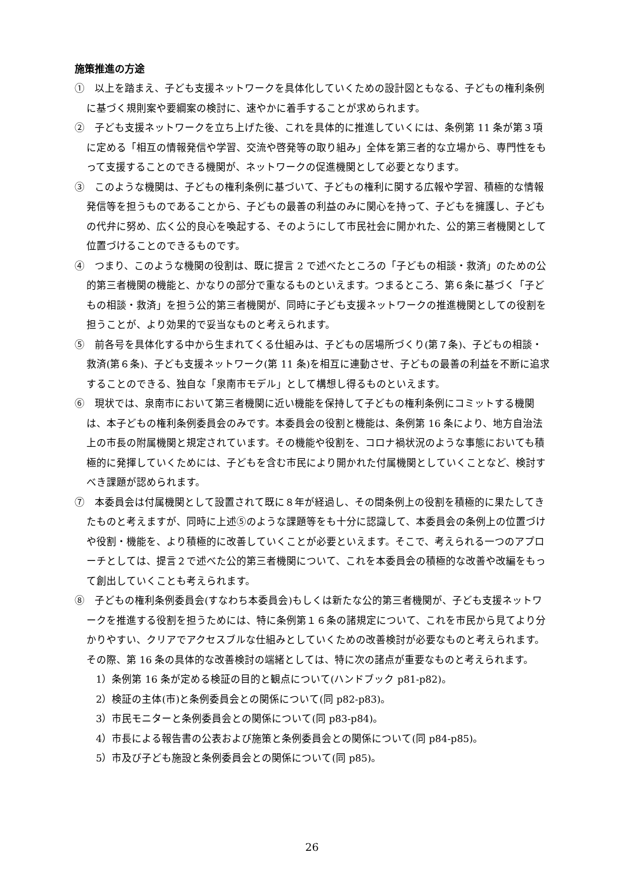施策推進の方途
①　以上を踏まえ、子ども支援ネットワークを具体化していくための設計図ともなる、子どもの権利条例に基づく規則案や要綱案の検討に、速やかに着手することが求められます。
②　子ども支援ネットワークを立ち上げた後、これを具体的に推進していくには、条例第 11 条が第３項に定める「相互の情報発信や学習、交流や啓発等の取り組み」全体を第三者的な立場から、専門性をもって支援することのできる機関が、ネットワークの促進機関として必要となります。
③　このような機関は、子どもの権利条例に基づいて、子どもの権利に関する広報や学習、積極的な情報発信等を担うものであることから、子どもの最善の利益のみに関心を持って、子どもを擁護し、子どもの代弁に努め、広く公的良心を喚起する、そのようにして市民社会に開かれた、公的第三者機関として位置づけることのできるものです。
④　つまり、このような機関の役割は、既に提言 2 で述べたところの「子どもの相談・救済」のための公的第三者機関の機能と、かなりの部分で重なるものといえます。つまるところ、第６条に基づく「子どもの相談・救済」を担う公的第三者機関が、同時に子ども支援ネットワークの推進機関としての役割を担うことが、より効果的で妥当なものと考えられます。
⑤　前各号を具体化する中から生まれてくる仕組みは、子どもの居場所づくり(第７条)、子どもの相談・救済(第６条)、子ども支援ネットワーク(第 11 条)を相互に連動させ、子どもの最善の利益を不断に追求することのできる、独自な「泉南市モデル」として構想し得るものといえます。
⑥　現状では、泉南市において第三者機関に近い機能を保持して子どもの権利条例にコミットする機関は、本子どもの権利条例委員会のみです。本委員会の役割と機能は、条例第 16 条により、地方自治法上の市長の附属機関と規定されています。その機能や役割を、コロナ禍状況のような事態においても積極的に発揮していくためには、子どもを含む市民により開かれた付属機関としていくことなど、検討すべき課題が認められます。
⑦　本委員会は付属機関として設置されて既に８年が経過し、その間条例上の役割を積極的に果たしてきたものと考えますが、同時に上述⑤のような課題等をも十分に認識して、本委員会の条例上の位置づけや役割・機能を、より積極的に改善していくことが必要といえます。そこで、考えられる一つのアプローチとしては、提言２で述べた公的第三者機関について、これを本委員会の積極的な改善や改編をもって創出していくことも考えられます。
⑧　子どもの権利条例委員会(すなわち本委員会)もしくは新たな公的第三者機関が、子ども支援ネットワークを推進する役割を担うためには、特に条例第１６条の諸規定について、これを市民から見てより分かりやすい、クリアでアクセスブルな仕組みとしていくための改善検討が必要なものと考えられます。その際、第 16 条の具体的な改善検討の端緒としては、特に次の諸点が重要なものと考えられます。
1）条例第 16 条が定める検証の目的と観点について(ハンドブック p81-p82)。
2）検証の主体(市)と条例委員会との関係について(同 p82-p83)。
3）市民モニターと条例委員会との関係について(同 p83-p84)。
4）市長による報告書の公表および施策と条例委員会との関係について(同 p84-p85)。
5）市及び子ども施設と条例委員会との関係について(同 p85)。
26